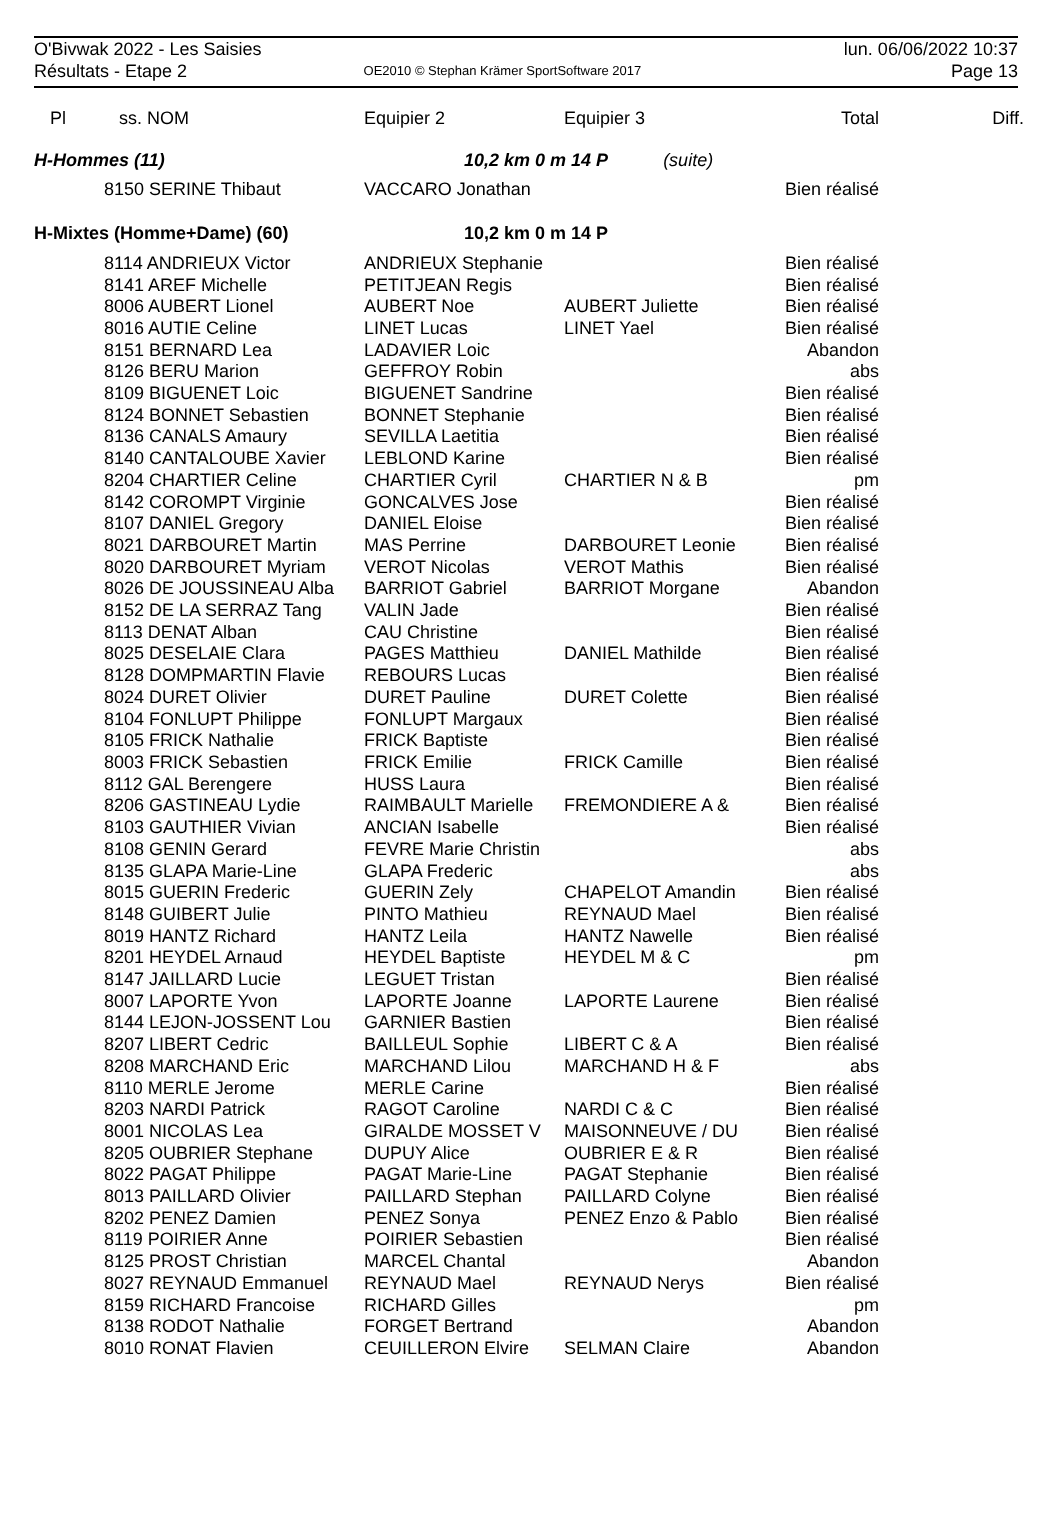| O'Bivwak 2022 - Les Saisies | | lun. 06/06/2022 10:37 |
| Résultats - Etape 2 | OE2010 © Stephan Krämer SportSoftware 2017 | Page 13 |
| Pl | ss. NOM | Equipier 2 | Equipier 3 | Total | Diff. |
| --- | --- | --- | --- | --- | --- |
| H-Hommes (11) | | 10,2 km 0 m 14 P (suite) | | | |
| | 8150 SERINE Thibaut | VACCARO Jonathan | | Bien réalisé | |
| H-Mixtes (Homme+Dame) (60) | | 10,2 km 0 m 14 P | | | |
| | 8114 ANDRIEUX Victor | ANDRIEUX Stephanie | | Bien réalisé | |
| | 8141 AREF Michelle | PETITJEAN Regis | | Bien réalisé | |
| | 8006 AUBERT Lionel | AUBERT Noe | AUBERT Juliette | Bien réalisé | |
| | 8016 AUTIE Celine | LINET Lucas | LINET Yael | Bien réalisé | |
| | 8151 BERNARD Lea | LADAVIER Loic | | Abandon | |
| | 8126 BERU Marion | GEFFROY Robin | | abs | |
| | 8109 BIGUENET Loic | BIGUENET Sandrine | | Bien réalisé | |
| | 8124 BONNET Sebastien | BONNET Stephanie | | Bien réalisé | |
| | 8136 CANALS Amaury | SEVILLA Laetitia | | Bien réalisé | |
| | 8140 CANTALOUBE Xavier | LEBLOND Karine | | Bien réalisé | |
| | 8204 CHARTIER Celine | CHARTIER Cyril | CHARTIER N & B | pm | |
| | 8142 COROMPT Virginie | GONCALVES Jose | | Bien réalisé | |
| | 8107 DANIEL Gregory | DANIEL Eloise | | Bien réalisé | |
| | 8021 DARBOURET Martin | MAS Perrine | DARBOURET Leonie | Bien réalisé | |
| | 8020 DARBOURET Myriam | VEROT Nicolas | VEROT Mathis | Bien réalisé | |
| | 8026 DE JOUSSINEAU Alba | BARRIOT Gabriel | BARRIOT Morgane | Abandon | |
| | 8152 DE LA SERRAZ Tang | VALIN Jade | | Bien réalisé | |
| | 8113 DENAT Alban | CAU Christine | | Bien réalisé | |
| | 8025 DESELAIE Clara | PAGES Matthieu | DANIEL Mathilde | Bien réalisé | |
| | 8128 DOMPMARTIN Flavie | REBOURS Lucas | | Bien réalisé | |
| | 8024 DURET Olivier | DURET Pauline | DURET Colette | Bien réalisé | |
| | 8104 FONLUPT Philippe | FONLUPT Margaux | | Bien réalisé | |
| | 8105 FRICK Nathalie | FRICK Baptiste | | Bien réalisé | |
| | 8003 FRICK Sebastien | FRICK Emilie | FRICK Camille | Bien réalisé | |
| | 8112 GAL Berengere | HUSS Laura | | Bien réalisé | |
| | 8206 GASTINEAU Lydie | RAIMBAULT Marielle | FREMONDIERE A & | Bien réalisé | |
| | 8103 GAUTHIER Vivian | ANCIAN Isabelle | | Bien réalisé | |
| | 8108 GENIN Gerard | FEVRE Marie Christin | | abs | |
| | 8135 GLAPA Marie-Line | GLAPA Frederic | | abs | |
| | 8015 GUERIN Frederic | GUERIN Zely | CHAPELOT Amandin | Bien réalisé | |
| | 8148 GUIBERT Julie | PINTO Mathieu | REYNAUD Mael | Bien réalisé | |
| | 8019 HANTZ Richard | HANTZ Leila | HANTZ Nawelle | Bien réalisé | |
| | 8201 HEYDEL Arnaud | HEYDEL Baptiste | HEYDEL M & C | pm | |
| | 8147 JAILLARD Lucie | LEGUET Tristan | | Bien réalisé | |
| | 8007 LAPORTE Yvon | LAPORTE Joanne | LAPORTE Laurene | Bien réalisé | |
| | 8144 LEJON-JOSSENT Lou | GARNIER Bastien | | Bien réalisé | |
| | 8207 LIBERT Cedric | BAILLEUL Sophie | LIBERT C & A | Bien réalisé | |
| | 8208 MARCHAND Eric | MARCHAND Lilou | MARCHAND H & F | abs | |
| | 8110 MERLE Jerome | MERLE Carine | | Bien réalisé | |
| | 8203 NARDI Patrick | RAGOT Caroline | NARDI C & C | Bien réalisé | |
| | 8001 NICOLAS Lea | GIRALDE MOSSET V | MAISONNEUVE / DU | Bien réalisé | |
| | 8205 OUBRIER Stephane | DUPUY Alice | OUBRIER E & R | Bien réalisé | |
| | 8022 PAGAT Philippe | PAGAT Marie-Line | PAGAT Stephanie | Bien réalisé | |
| | 8013 PAILLARD Olivier | PAILLARD Stephan | PAILLARD Colyne | Bien réalisé | |
| | 8202 PENEZ Damien | PENEZ Sonya | PENEZ Enzo & Pablo | Bien réalisé | |
| | 8119 POIRIER Anne | POIRIER Sebastien | | Bien réalisé | |
| | 8125 PROST Christian | MARCEL Chantal | | Abandon | |
| | 8027 REYNAUD Emmanuel | REYNAUD Mael | REYNAUD Nerys | Bien réalisé | |
| | 8159 RICHARD Francoise | RICHARD Gilles | | pm | |
| | 8138 RODOT Nathalie | FORGET Bertrand | | Abandon | |
| | 8010 RONAT Flavien | CEUILLERON Elvire | SELMAN Claire | Abandon | |